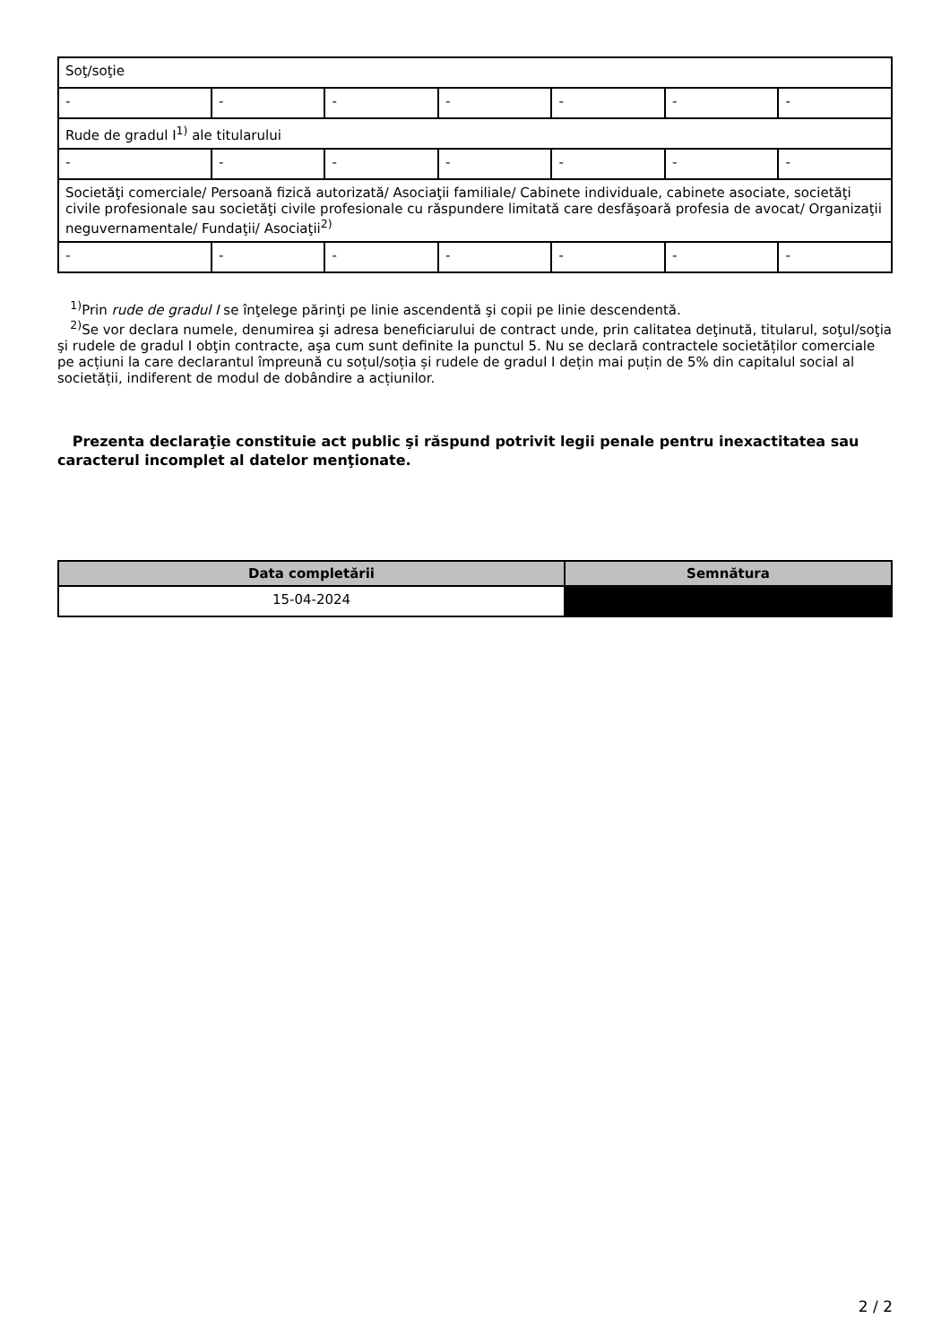| Soţ/soţie | | | | | | |
| - | - | - | - | - | - | - |
| Rude de gradul I<sup>1)</sup> ale titularului | | | | | | |
| - | - | - | - | - | - | - |
| Societăţi comerciale/ Persoană fizică autorizată/ Asociaţii familiale/ Cabinete individuale, cabinete asociate, societăţi civile profesionale sau societăţi civile profesionale cu răspundere limitată care desfăşoară profesia de avocat/ Organizaţii neguvernamentale/ Fundaţii/ Asociaţii<sup>2)</sup> | | | | | | |
| - | - | - | - | - | - | - |
<sup>1)</sup> Prin rude de gradul I se înţelege părinţi pe linie ascendentă şi copii pe linie descendentă.
<sup>2)</sup> Se vor declara numele, denumirea şi adresa beneficiarului de contract unde, prin calitatea deţinută, titularul, soţul/soţia şi rudele de gradul I obţin contracte, aşa cum sunt definite la punctul 5. Nu se declară contractele societăților comerciale pe acțiuni la care declarantul împreună cu soțul/soția și rudele de gradul I dețin mai puțin de 5% din capitalul social al societății, indiferent de modul de dobândire a acțiunilor.
Prezenta declaraţie constituie act public şi răspund potrivit legii penale pentru inexactitatea sau caracterul incomplet al datelor menţionate.
| Data completării | Semnătura |
| --- | --- |
| 15-04-2024 | |
2 / 2